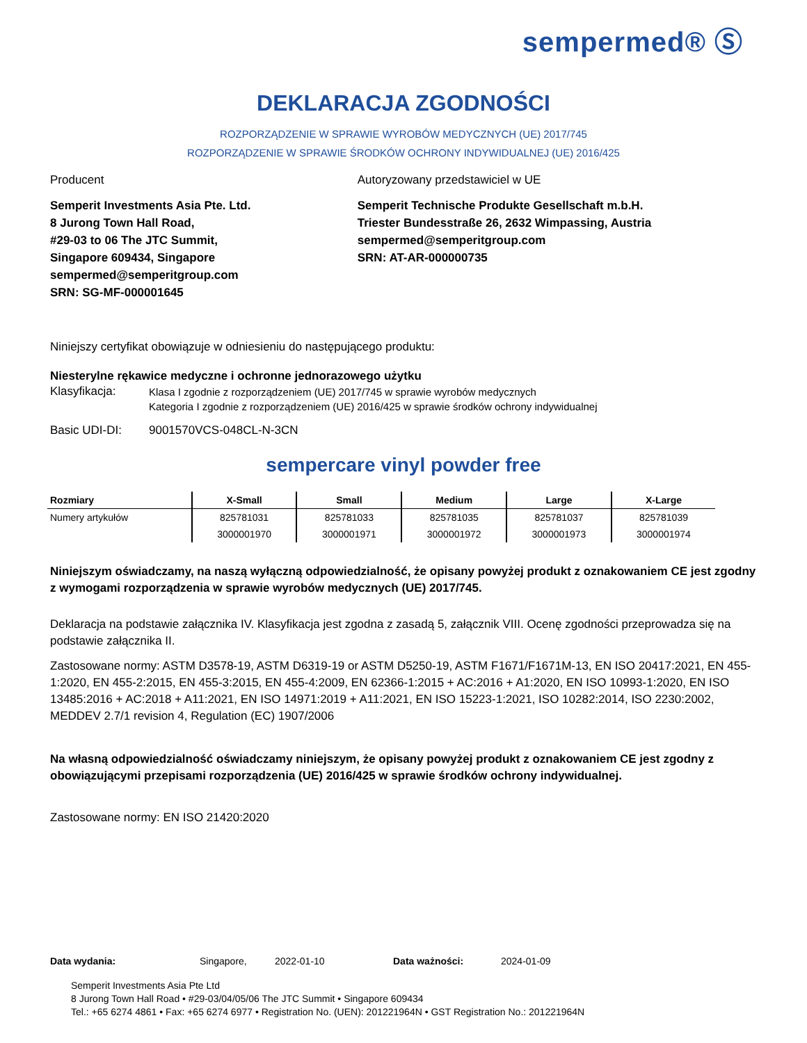sempermed® Ⓢ
DEKLARACJA ZGODNOŚCI
ROZPORZĄDZENIE W SPRAWIE WYROBÓW MEDYCZNYCH (UE) 2017/745
ROZPORZĄDZENIE W SPRAWIE ŚRODKÓW OCHRONY INDYWIDUALNEJ (UE) 2016/425
Producent
Semperit Investments Asia Pte. Ltd.
8 Jurong Town Hall Road,
#29-03 to 06 The JTC Summit,
Singapore 609434, Singapore
sempermed@semperitgroup.com
SRN: SG-MF-000001645
Autoryzowany przedstawiciel w UE
Semperit Technische Produkte Gesellschaft m.b.H.
Triester Bundesstraße 26, 2632 Wimpassing, Austria
sempermed@semperitgroup.com
SRN: AT-AR-000000735
Niniejszy certyfikat obowiązuje w odniesieniu do następującego produktu:
Niesterylne rękawice medyczne i ochronne jednorazowego użytku
Klasyfikacja:
Klasa I zgodnie z rozporządzeniem (UE) 2017/745 w sprawie wyrobów medycznych
Kategoria I zgodnie z rozporządzeniem (UE) 2016/425 w sprawie środków ochrony indywidualnej
Basic UDI-DI: 9001570VCS-048CL-N-3CN
sempercare vinyl powder free
| Rozmiary | X-Small | Small | Medium | Large | X-Large |
| --- | --- | --- | --- | --- | --- |
| Numery artykułów | 825781031 | 825781033 | 825781035 | 825781037 | 825781039 |
| | 3000001970 | 3000001971 | 3000001972 | 3000001973 | 3000001974 |
Niniejszym oświadczamy, na naszą wyłączną odpowiedzialność, że opisany powyżej produkt z oznakowaniem CE jest zgodny z wymogami rozporządzenia w sprawie wyrobów medycznych (UE) 2017/745.
Deklaracja na podstawie załącznika IV. Klasyfikacja jest zgodna z zasadą 5, załącznik VIII. Ocenę zgodności przeprowadza się na podstawie załącznika II.
Zastosowane normy: ASTM D3578-19, ASTM D6319-19 or ASTM D5250-19, ASTM F1671/F1671M-13, EN ISO 20417:2021, EN 455-1:2020, EN 455-2:2015, EN 455-3:2015, EN 455-4:2009, EN 62366-1:2015 + AC:2016 + A1:2020, EN ISO 10993-1:2020, EN ISO 13485:2016 + AC:2018 + A11:2021, EN ISO 14971:2019 + A11:2021, EN ISO 15223-1:2021, ISO 10282:2014, ISO 2230:2002, MEDDEV 2.7/1 revision 4, Regulation (EC) 1907/2006
Na własną odpowiedzialność oświadczamy niniejszym, że opisany powyżej produkt z oznakowaniem CE jest zgodny z obowiązującymi przepisami rozporządzenia (UE) 2016/425 w sprawie środków ochrony indywidualnej.
Zastosowane normy: EN ISO 21420:2020
Data wydania: Singapore, 2022-01-10 Data ważności: 2024-01-09
Semperit Investments Asia Pte Ltd
8 Jurong Town Hall Road • #29-03/04/05/06 The JTC Summit • Singapore 609434
Tel.: +65 6274 4861 • Fax: +65 6274 6977 • Registration No. (UEN): 201221964N • GST Registration No.: 201221964N